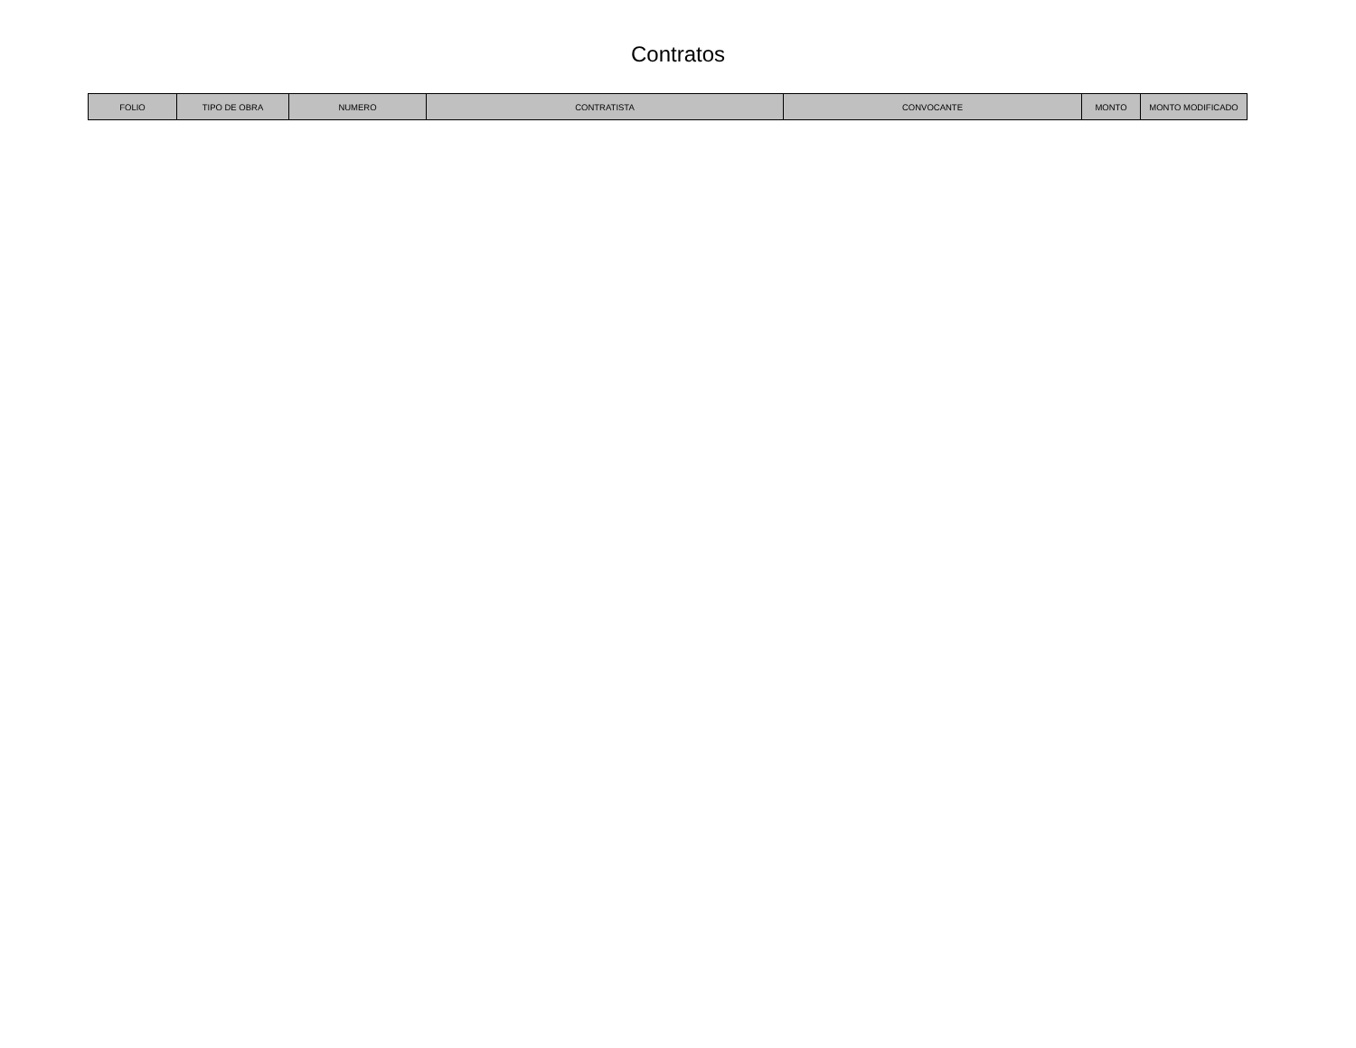Contratos
| FOLIO | TIPO DE OBRA | NUMERO | CONTRATISTA | CONVOCANTE | MONTO | MONTO MODIFICADO |
| --- | --- | --- | --- | --- | --- | --- |